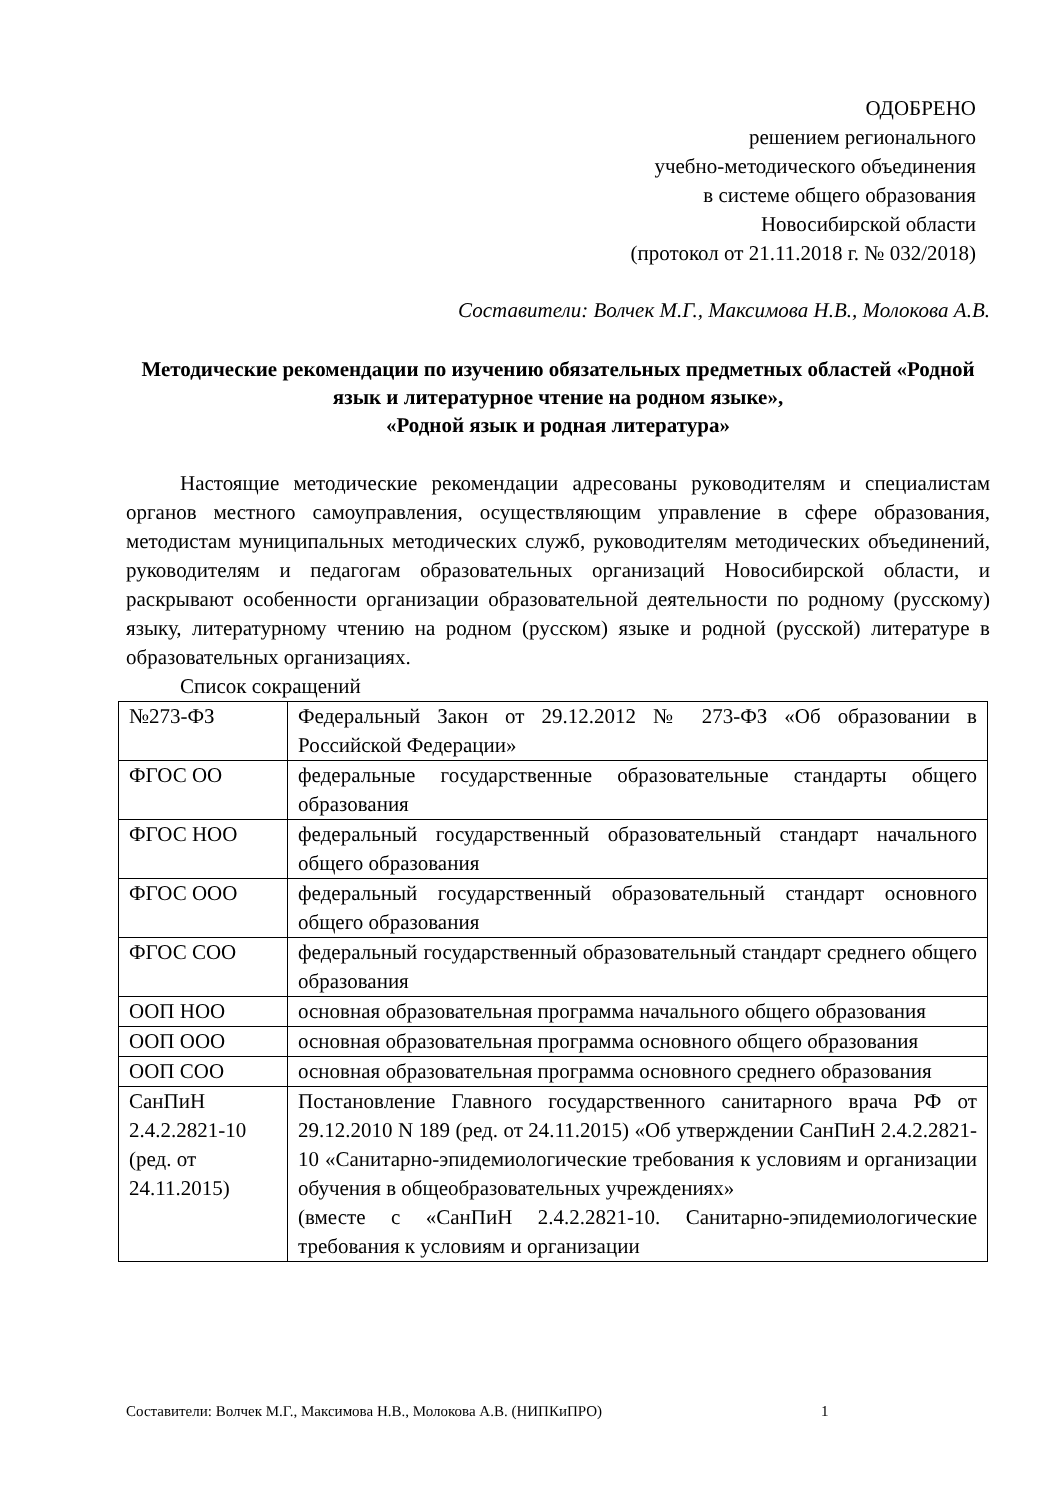ОДОБРЕНО
решением регионального
учебно-методического объединения
в системе общего образования
Новосибирской области
(протокол от 21.11.2018 г. № 032/2018)
Составители: Волчек М.Г., Максимова Н.В., Молокова А.В.
Методические рекомендации по изучению обязательных предметных областей «Родной язык и литературное чтение на родном языке»,
«Родной язык и родная литература»
Настоящие методические рекомендации адресованы руководителям и специалистам органов местного самоуправления, осуществляющим управление в сфере образования, методистам муниципальных методических служб, руководителям методических объединений, руководителям и педагогам образовательных организаций Новосибирской области, и раскрывают особенности организации образовательной деятельности по родному (русскому) языку, литературному чтению на родном (русском) языке и родной (русской) литературе в образовательных организациях.
Список сокращений
| №273-ФЗ | Федеральный Закон от 29.12.2012 № 273-ФЗ «Об образовании в Российской Федерации» |
| ФГОС ОО | федеральные государственные образовательные стандарты общего образования |
| ФГОС НОО | федеральный государственный образовательный стандарт начального общего образования |
| ФГОС ООО | федеральный государственный образовательный стандарт основного общего образования |
| ФГОС СОО | федеральный государственный образовательный стандарт среднего общего образования |
| ООП НОО | основная образовательная программа начального общего образования |
| ООП ООО | основная образовательная программа основного общего образования |
| ООП СОО | основная образовательная программа основного среднего образования |
| СанПиН 2.4.2.2821-10 (ред. от 24.11.2015) | Постановление Главного государственного санитарного врача РФ от 29.12.2010 N 189 (ред. от 24.11.2015) «Об утверждении СанПиН 2.4.2.2821-10 «Санитарно-эпидемиологические требования к условиям и организации обучения в общеобразовательных учреждениях» (вместе с «СанПиН 2.4.2.2821-10. Санитарно-эпидемиологические требования к условиям и организации |
Составители: Волчек М.Г., Максимова Н.В., Молокова А.В. (НИПКиПРО)
1